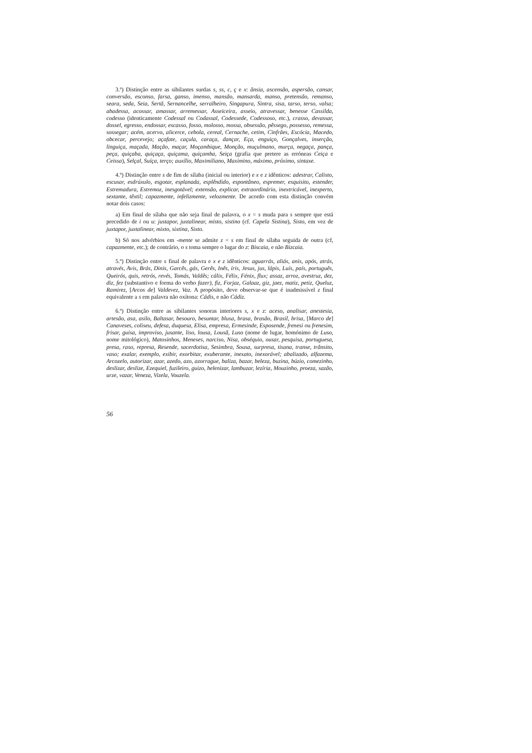3.º) Distinção entre as sibilantes surdas s, ss, c, ç e x: ânsia, ascensão, aspersão, cansar, conversão, esconso, farsa, ganso, imenso, mansão, mansarda, manso, pretensão, remanso, seara, seda, Seia, Sertã, Sernancelhe, serralheiro, Singapura, Sintra, sisa, tarso, terso, valsa; abadessa, acossar, amassar, arremessar, Asseiceira, asseio, atravessar, benesse Cassilda, codesso (identicamente Codessal ou Codassal, Codessede, Codessoso, etc.), crasso, devassar, dossel, egresso, endossar, escasso, fosso, molosso, mossa, obsessão, pêssego, possesso, remessa, sossegar; acém, acervo, alicerce, cebola, cereal, Cernache, cetim, Cinfrães, Escócia, Macedo, obcecar, percevejo; açafate, caçula, caraça, dançar, Eça, enguiço, Gonçalves, inserção, linguiça, maçada, Mação, maçar, Moçambique, Monção, muçulmano, murça, negaça, pança, peça, quiçaba, quiçaça, quiçama, quiçamba, Seiça (grafia que pretere as erróneas Ceiça e Ceissa), Selçal, Suíça, terço; auxílio, Maximiliano, Maximino, máximo, próximo, sintaxe.
4.º) Distinção entre s de fim de sílaba (inicial ou interior) e x e z idênticos: adestrar, Calisto, escusar, esdrúxulo, esgotar, esplanada, esplêndido, espontâneo, espremer, esquisito, estender, Estremadura, Estremoz, inesgotável; extensão, explicar, extraordinário, inextricável, inexperto, sextante, têxtil; capazmente, infelizmente, velozmente. De acordo com esta distinção convém notar dois casos:
a) Em final de sílaba que não seja final de palavra, o x = s muda para s sempre que está precedido de i ou u: justapor, justalinear, misto, sistino (cf. Capela Sistina), Sisto, em vez de juxtapor, juxtalinear, mixto, sixtina, Sixto.
b) Só nos advérbios em -mente se admite z = s em final de sílaba seguida de outra (cf, capazmente, etc.); de contrário, o s toma sempre o lugar do z: Biscaia, e não Bizcaia.
5.º) Distinção entre s final de palavra e x e z idênticos: aguarrás, aliás, anis, após, atrás, através, Avis, Brás, Dinis, Garcês, gás, Gerês, Inês, íris, Jesus, jus, lápis, Luís, país, português, Queirós, quis, retrós, revés, Tomás, Valdês; cálix, Félix, Fénix, flux; assaz, arroz, avestruz, dez, diz, fez (substantivo e forma do verbo fazer), fiz, Forjaz, Galaaz, giz, jaez, matiz, petiz, Queluz, Ramirez, [Arcos de] Valdevez, Vaz. A propósito, deve observar-se que é inadmissível z final equivalente a s em palavra não oxítona: Cádis, e não Cádiz.
6.º) Distinção entre as sibilantes sonoras interiores s, x e z: aceso, analisar, anestesia, artesão, asa, asilo, Baltasar, besouro, besuntar, blusa, brasa, brasão, Brasil, brisa, [Marco de] Canaveses, coliseu, defesa, duquesa, Elisa, empresa, Ermesinde, Esposende, frenesi ou frenesim, frisar, guisa, improviso, jusante, liso, lousa, Lousã, Luso (nome de lugar, homónimo de Luso, nome mitológico), Matosinhos, Meneses, narciso, Nisa, obséquio, ousar, pesquisa, portuguesa, presa, raso, represa, Resende, sacerdotisa, Sesimbra, Sousa, surpresa, tisana, transe, trânsito, vaso; exalar, exemplo, exibir, exorbitar, exuberante, inexato, inexorável; abalizado, alfazema, Arcozelo, autorizar, azar, azedo, azo, azorrague, baliza, bazar, beleza, buzina, búzio, comezinho, deslizar, deslize, Ezequiel, fuzileiro, guizo, helenizar, lambuzar, lezíria, Mouzinho, proeza, sazão, urze, vazar, Veneza, Vizela, Vouzela.
56